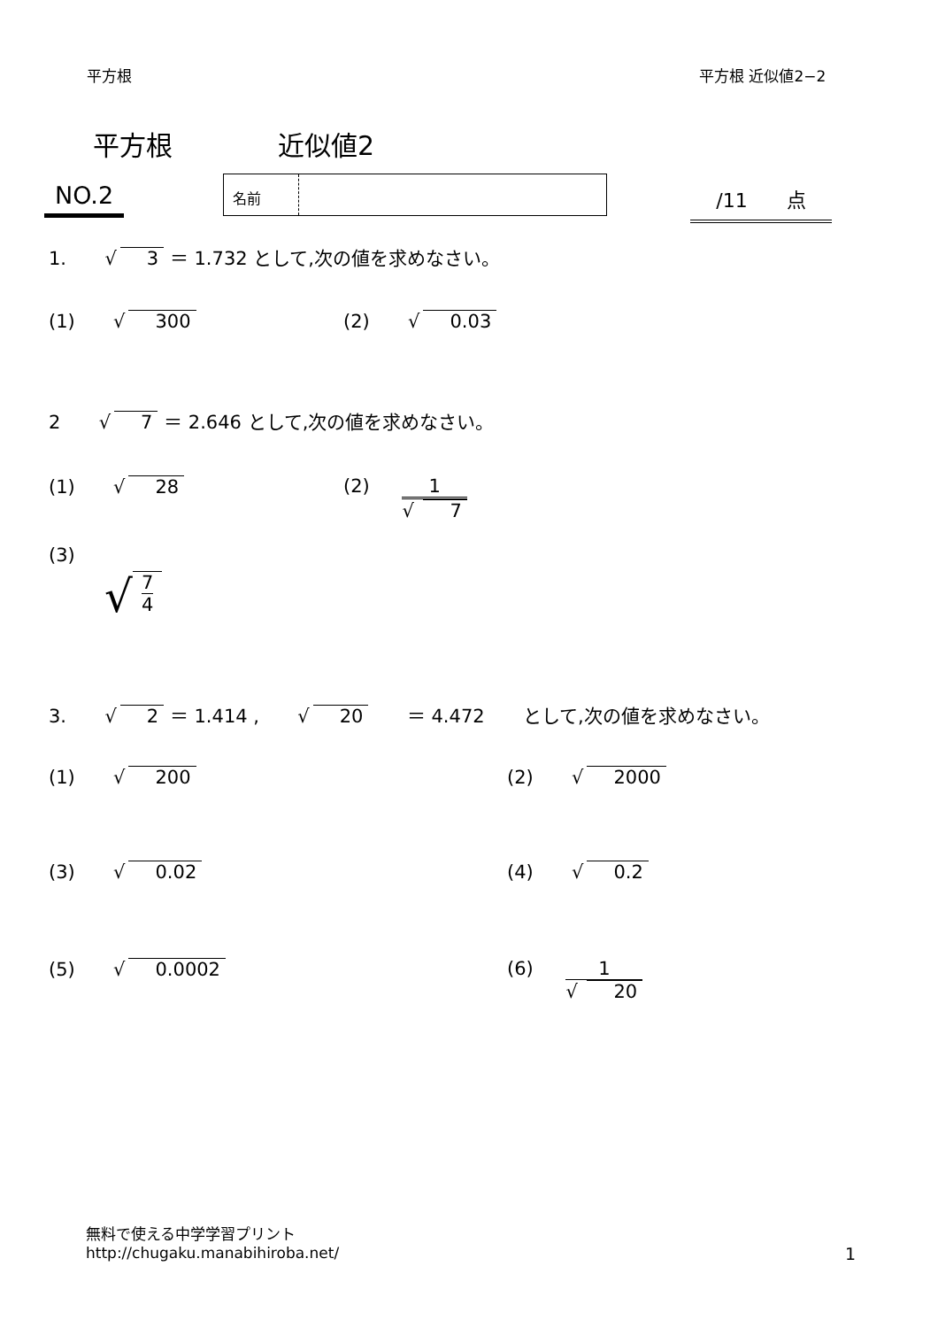平方根 平方根 近似値2−2
平方根 近似値2
NO.2 名前
/11 点
1. √ 3 ＝ 1.732 として,次の値を求めなさい。
(1) √ 300 (2) √ 0.03
2 √ 7 ＝ 2.646 として,次の値を求めなさい。
(1) √ 28 (2) 1 √ 7
(3)
√ 7 4
3. √ 2 ＝ 1.414 , √ 20 ＝ 4.472 として,次の値を求めなさい。
(1) √ 200 (2) √ 2000
(3) √ 0.02 (4) √ 0.2
(5) √ 0.0002 (6) 1 √ 20
無料で使える中学学習プリント
http://chugaku.manabihiroba.net/
1